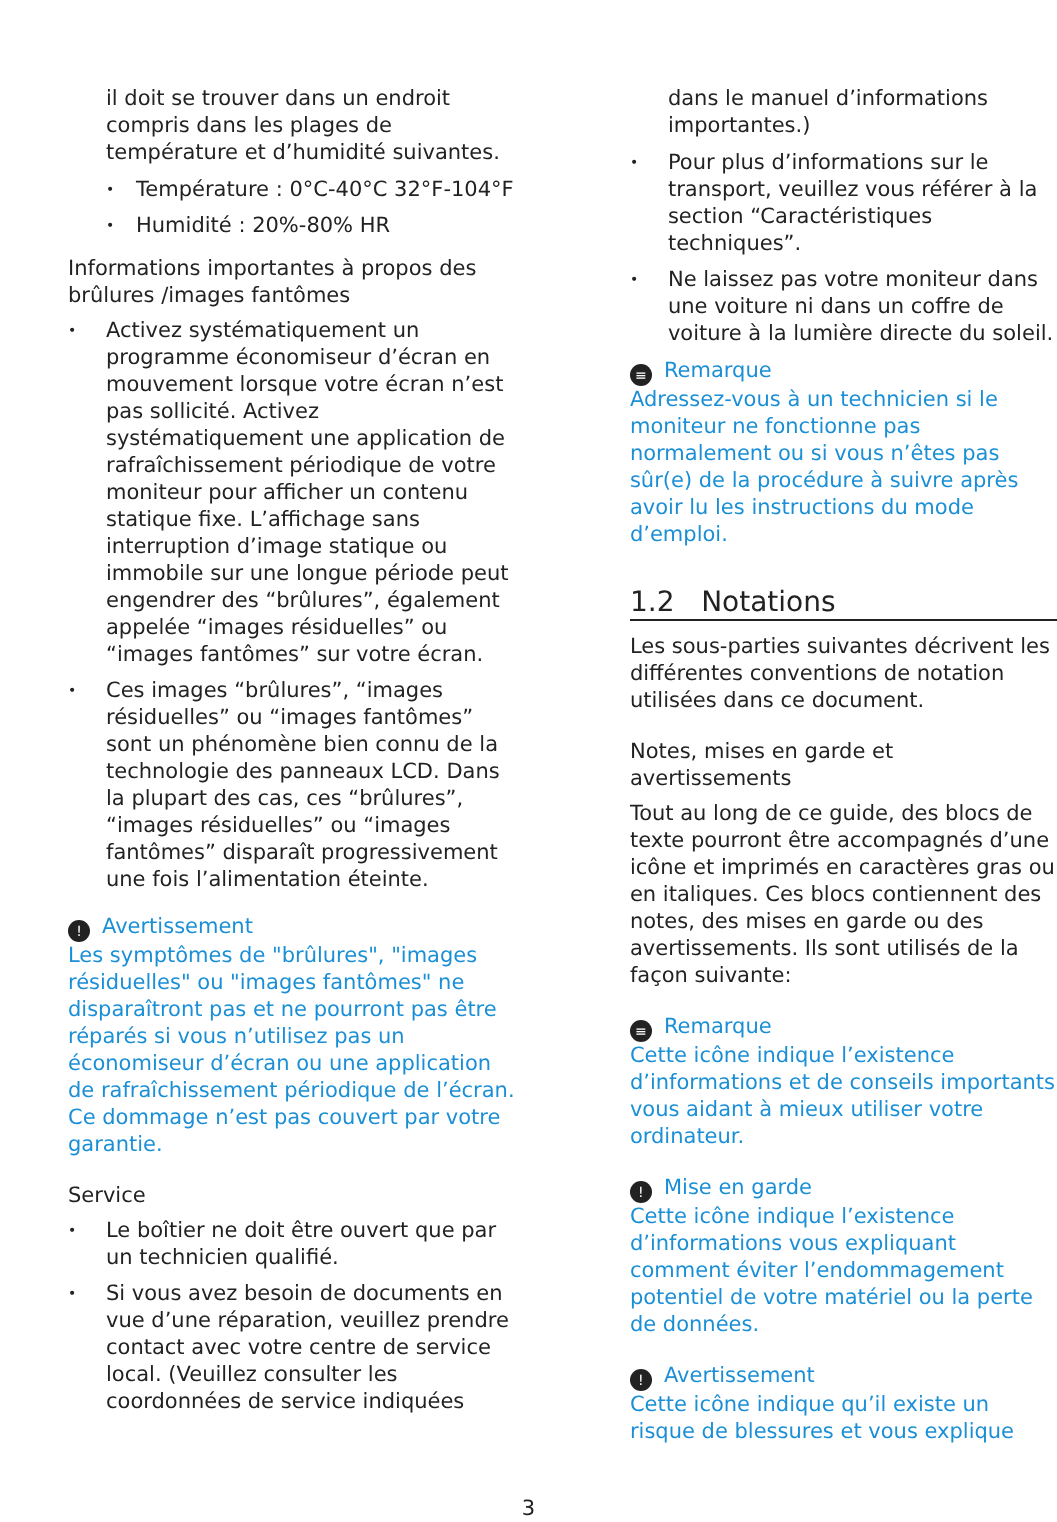il doit se trouver dans un endroit compris dans les plages de température et d’humidité suivantes.
Température : 0°C-40°C 32°F-104°F
Humidité : 20%-80% HR
Informations importantes à propos des brûlures /images fantômes
Activez systématiquement un programme économiseur d’écran en mouvement lorsque votre écran n’est pas sollicité. Activez systématiquement une application de rafraîchissement périodique de votre moniteur pour afficher un contenu statique fixe. L’affichage sans interruption d’image statique ou immobile sur une longue période peut engendrer des “brûlures”, également appelée “images résiduelles” ou “images fantômes” sur votre écran.
Ces images “brûlures”, “images résiduelles” ou “images fantômes” sont un phénomène bien connu de la technologie des panneaux LCD. Dans la plupart des cas, ces “brûlures”, “images résiduelles” ou “images fantômes” disparaît progressivement une fois l’alimentation éteinte.
! Avertissement
Les symptômes de "brûlures", "images résiduelles" ou "images fantômes" ne disparaîtront pas et ne pourront pas être réparés si vous n’utilisez pas un économiseur d’écran ou une application de rafraîchissement périodique de l’écran. Ce dommage n’est pas couvert par votre garantie.
Service
Le boîtier ne doit être ouvert que par un technicien qualifié.
Si vous avez besoin de documents en vue d’une réparation, veuillez prendre contact avec votre centre de service local. (Veuillez consulter les coordonnées de service indiquées
dans le manuel d’informations importantes.)
Pour plus d’informations sur le transport, veuillez vous référer à la section “Caractéristiques techniques”.
Ne laissez pas votre moniteur dans une voiture ni dans un coffre de voiture à la lumière directe du soleil.
≡ Remarque
Adressez-vous à un technicien si le moniteur ne fonctionne pas normalement ou si vous n’êtes pas sûr(e) de la procédure à suivre après avoir lu les instructions du mode d’emploi.
1.2 Notations
Les sous-parties suivantes décrivent les différentes conventions de notation utilisées dans ce document.
Notes, mises en garde et avertissements
Tout au long de ce guide, des blocs de texte pourront être accompagnés d’une icône et imprimés en caractères gras ou en italiques. Ces blocs contiennent des notes, des mises en garde ou des avertissements. Ils sont utilisés de la façon suivante:
≡ Remarque
Cette icône indique l’existence d’informations et de conseils importants vous aidant à mieux utiliser votre ordinateur.
! Mise en garde
Cette icône indique l’existence d’informations vous expliquant comment éviter l’endommagement potentiel de votre matériel ou la perte de données.
! Avertissement
Cette icône indique qu’il existe un risque de blessures et vous explique
3